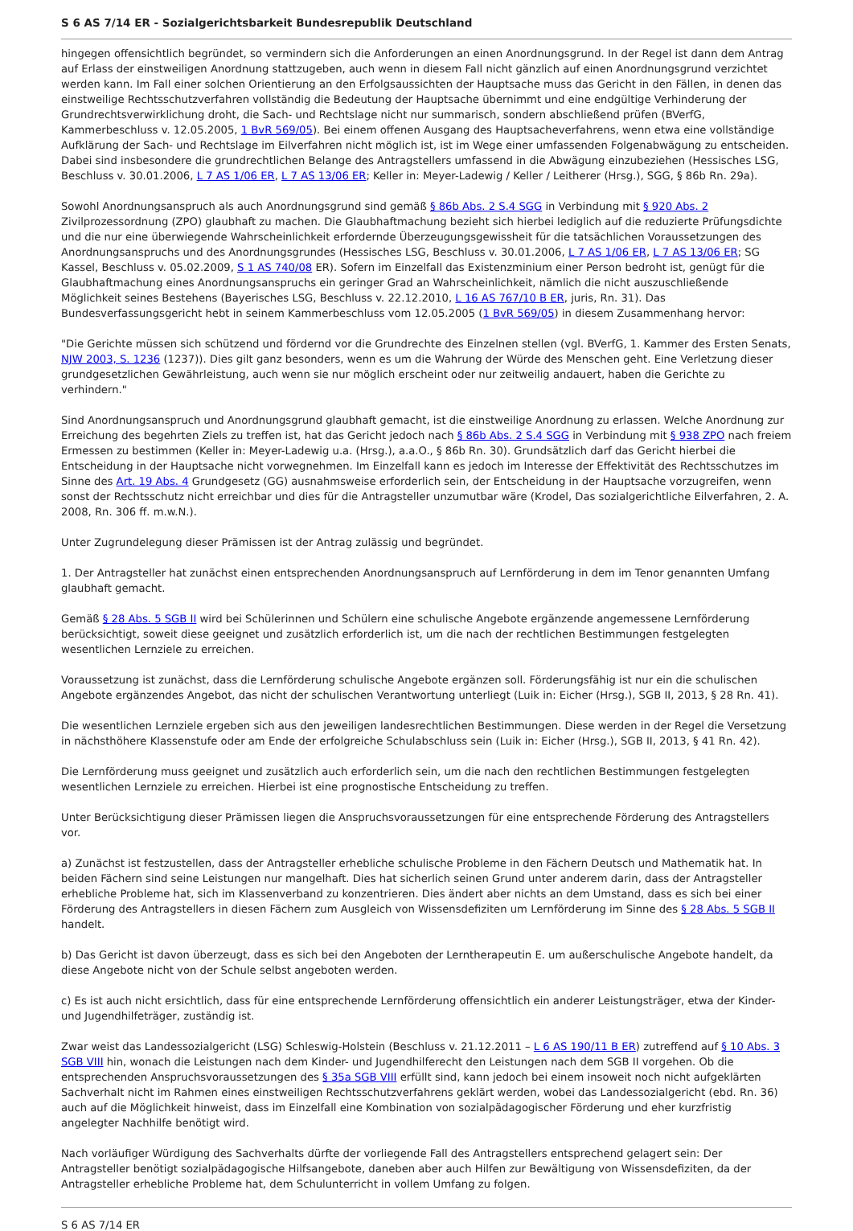S 6 AS 7/14 ER - Sozialgerichtsbarkeit Bundesrepublik Deutschland
hingegen offensichtlich begründet, so vermindern sich die Anforderungen an einen Anordnungsgrund. In der Regel ist dann dem Antrag auf Erlass der einstweiligen Anordnung stattzugeben, auch wenn in diesem Fall nicht gänzlich auf einen Anordnungsgrund verzichtet werden kann. Im Fall einer solchen Orientierung an den Erfolgsaussichten der Hauptsache muss das Gericht in den Fällen, in denen das einstweilige Rechtsschutzverfahren vollständig die Bedeutung der Hauptsache übernimmt und eine endgültige Verhinderung der Grundrechtsverwirklichung droht, die Sach- und Rechtslage nicht nur summarisch, sondern abschließend prüfen (BVerfG, Kammerbeschluss v. 12.05.2005, 1 BvR 569/05). Bei einem offenen Ausgang des Hauptsacheverfahrens, wenn etwa eine vollständige Aufklärung der Sach- und Rechtslage im Eilverfahren nicht möglich ist, ist im Wege einer umfassenden Folgenabwägung zu entscheiden. Dabei sind insbesondere die grundrechtlichen Belange des Antragstellers umfassend in die Abwägung einzubeziehen (Hessisches LSG, Beschluss v. 30.01.2006, L 7 AS 1/06 ER, L 7 AS 13/06 ER; Keller in: Meyer-Ladewig / Keller / Leitherer (Hrsg.), SGG, § 86b Rn. 29a).
Sowohl Anordnungsanspruch als auch Anordnungsgrund sind gemäß § 86b Abs. 2 S.4 SGG in Verbindung mit § 920 Abs. 2 Zivilprozessordnung (ZPO) glaubhaft zu machen. Die Glaubhaftmachung bezieht sich hierbei lediglich auf die reduzierte Prüfungsdichte und die nur eine überwiegende Wahrscheinlichkeit erfordernde Überzeugungsgewissheit für die tatsächlichen Voraussetzungen des Anordnungsanspruchs und des Anordnungsgrundes (Hessisches LSG, Beschluss v. 30.01.2006, L 7 AS 1/06 ER, L 7 AS 13/06 ER; SG Kassel, Beschluss v. 05.02.2009, S 1 AS 740/08 ER). Sofern im Einzelfall das Existenzminium einer Person bedroht ist, genügt für die Glaubhaftmachung eines Anordnungsanspruchs ein geringer Grad an Wahrscheinlichkeit, nämlich die nicht auszuschließende Möglichkeit seines Bestehens (Bayerisches LSG, Beschluss v. 22.12.2010, L 16 AS 767/10 B ER, juris, Rn. 31). Das Bundesverfassungsgericht hebt in seinem Kammerbeschluss vom 12.05.2005 (1 BvR 569/05) in diesem Zusammenhang hervor:
"Die Gerichte müssen sich schützend und fördernd vor die Grundrechte des Einzelnen stellen (vgl. BVerfG, 1. Kammer des Ersten Senats, NJW 2003, S. 1236 (1237)). Dies gilt ganz besonders, wenn es um die Wahrung der Würde des Menschen geht. Eine Verletzung dieser grundgesetzlichen Gewährleistung, auch wenn sie nur möglich erscheint oder nur zeitweilig andauert, haben die Gerichte zu verhindern."
Sind Anordnungsanspruch und Anordnungsgrund glaubhaft gemacht, ist die einstweilige Anordnung zu erlassen. Welche Anordnung zur Erreichung des begehrten Ziels zu treffen ist, hat das Gericht jedoch nach § 86b Abs. 2 S.4 SGG in Verbindung mit § 938 ZPO nach freiem Ermessen zu bestimmen (Keller in: Meyer-Ladewig u.a. (Hrsg.), a.a.O., § 86b Rn. 30). Grundsätzlich darf das Gericht hierbei die Entscheidung in der Hauptsache nicht vorwegnehmen. Im Einzelfall kann es jedoch im Interesse der Effektivität des Rechtsschutzes im Sinne des Art. 19 Abs. 4 Grundgesetz (GG) ausnahmsweise erforderlich sein, der Entscheidung in der Hauptsache vorzugreifen, wenn sonst der Rechtsschutz nicht erreichbar und dies für die Antragsteller unzumutbar wäre (Krodel, Das sozialgerichtliche Eilverfahren, 2. A. 2008, Rn. 306 ff. m.w.N.).
Unter Zugrundelegung dieser Prämissen ist der Antrag zulässig und begründet.
1. Der Antragsteller hat zunächst einen entsprechenden Anordnungsanspruch auf Lernförderung in dem im Tenor genannten Umfang glaubhaft gemacht.
Gemäß § 28 Abs. 5 SGB II wird bei Schülerinnen und Schülern eine schulische Angebote ergänzende angemessene Lernförderung berücksichtigt, soweit diese geeignet und zusätzlich erforderlich ist, um die nach der rechtlichen Bestimmungen festgelegten wesentlichen Lernziele zu erreichen.
Voraussetzung ist zunächst, dass die Lernförderung schulische Angebote ergänzen soll. Förderungsfähig ist nur ein die schulischen Angebote ergänzendes Angebot, das nicht der schulischen Verantwortung unterliegt (Luik in: Eicher (Hrsg.), SGB II, 2013, § 28 Rn. 41).
Die wesentlichen Lernziele ergeben sich aus den jeweiligen landesrechtlichen Bestimmungen. Diese werden in der Regel die Versetzung in nächsthöhere Klassenstufe oder am Ende der erfolgreiche Schulabschluss sein (Luik in: Eicher (Hrsg.), SGB II, 2013, § 41 Rn. 42).
Die Lernförderung muss geeignet und zusätzlich auch erforderlich sein, um die nach den rechtlichen Bestimmungen festgelegten wesentlichen Lernziele zu erreichen. Hierbei ist eine prognostische Entscheidung zu treffen.
Unter Berücksichtigung dieser Prämissen liegen die Anspruchsvoraussetzungen für eine entsprechende Förderung des Antragstellers vor.
a) Zunächst ist festzustellen, dass der Antragsteller erhebliche schulische Probleme in den Fächern Deutsch und Mathematik hat. In beiden Fächern sind seine Leistungen nur mangelhaft. Dies hat sicherlich seinen Grund unter anderem darin, dass der Antragsteller erhebliche Probleme hat, sich im Klassenverband zu konzentrieren. Dies ändert aber nichts an dem Umstand, dass es sich bei einer Förderung des Antragstellers in diesen Fächern zum Ausgleich von Wissensdefiziten um Lernförderung im Sinne des § 28 Abs. 5 SGB II handelt.
b) Das Gericht ist davon überzeugt, dass es sich bei den Angeboten der Lerntherapeutin E. um außerschulische Angebote handelt, da diese Angebote nicht von der Schule selbst angeboten werden.
c) Es ist auch nicht ersichtlich, dass für eine entsprechende Lernförderung offensichtlich ein anderer Leistungsträger, etwa der Kinder- und Jugendhilfeträger, zuständig ist.
Zwar weist das Landessozialgericht (LSG) Schleswig-Holstein (Beschluss v. 21.12.2011 – L 6 AS 190/11 B ER) zutreffend auf § 10 Abs. 3 SGB VIII hin, wonach die Leistungen nach dem Kinder- und Jugendhilferecht den Leistungen nach dem SGB II vorgehen. Ob die entsprechenden Anspruchsvoraussetzungen des § 35a SGB VIII erfüllt sind, kann jedoch bei einem insoweit noch nicht aufgeklärten Sachverhalt nicht im Rahmen eines einstweiligen Rechtsschutzverfahrens geklärt werden, wobei das Landessozialgericht (ebd. Rn. 36) auch auf die Möglichkeit hinweist, dass im Einzelfall eine Kombination von sozialpädagogischer Förderung und eher kurzfristig angelegter Nachhilfe benötigt wird.
Nach vorläufiger Würdigung des Sachverhalts dürfte der vorliegende Fall des Antragstellers entsprechend gelagert sein: Der Antragsteller benötigt sozialpädagogische Hilfsangebote, daneben aber auch Hilfen zur Bewältigung von Wissensdefiziten, da der Antragsteller erhebliche Probleme hat, dem Schulunterricht in vollem Umfang zu folgen.
S 6 AS 7/14 ER